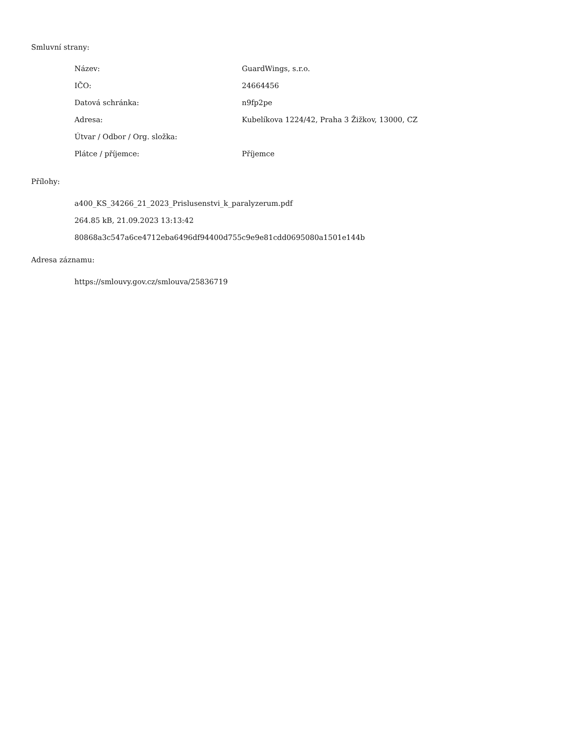Smluvní strany:
| Název: | GuardWings, s.r.o. |
| IČO: | 24664456 |
| Datová schránka: | n9fp2pe |
| Adresa: | Kubelíkova 1224/42, Praha 3 Žižkov, 13000, CZ |
| Útvar / Odbor / Org. složka: | |
| Plátce / příjemce: | Příjemce |
Přílohy:
a400_KS_34266_21_2023_Prislusenstvi_k_paralyzerum.pdf
264.85 kB, 21.09.2023 13:13:42
80868a3c547a6ce4712eba6496df94400d755c9e9e81cdd0695080a1501e144b
Adresa záznamu:
https://smlouvy.gov.cz/smlouva/25836719